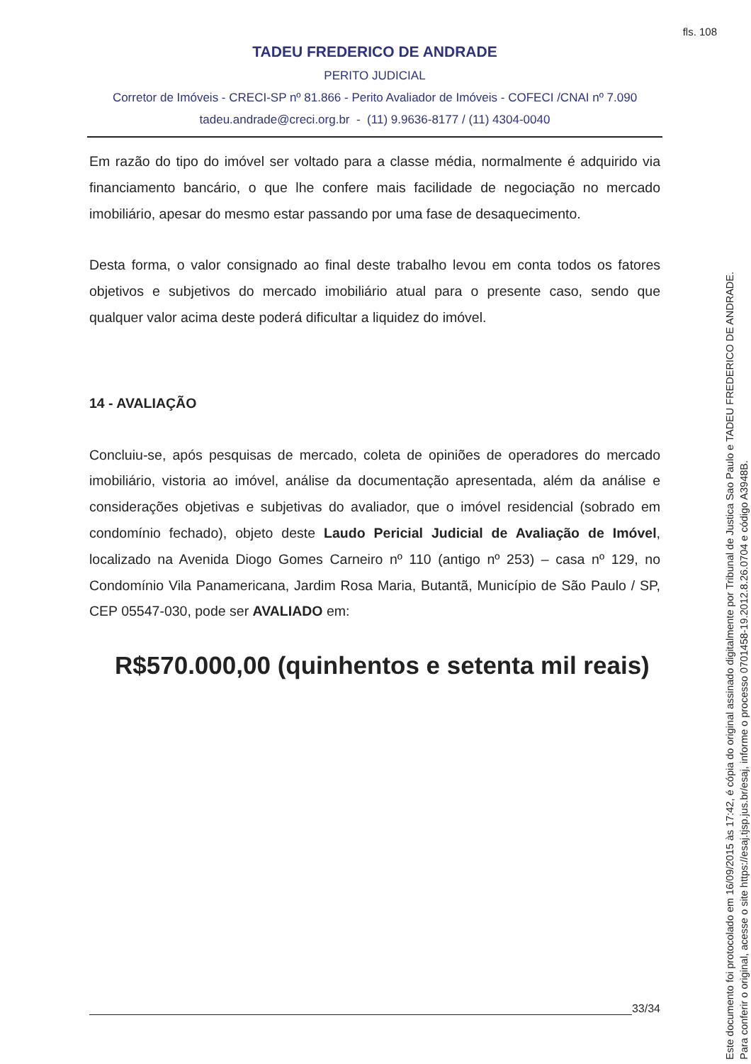fls. 108
TADEU FREDERICO DE ANDRADE
PERITO JUDICIAL
Corretor de Imóveis - CRECI-SP nº 81.866 - Perito Avaliador de Imóveis - COFECI /CNAI nº 7.090
tadeu.andrade@creci.org.br - (11) 9.9636-8177 / (11) 4304-0040
Em razão do tipo do imóvel ser voltado para a classe média, normalmente é adquirido via financiamento bancário, o que lhe confere mais facilidade de negociação no mercado imobiliário, apesar do mesmo estar passando por uma fase de desaquecimento.
Desta forma, o valor consignado ao final deste trabalho levou em conta todos os fatores objetivos e subjetivos do mercado imobiliário atual para o presente caso, sendo que qualquer valor acima deste poderá dificultar a liquidez do imóvel.
14 - AVALIAÇÃO
Concluiu-se, após pesquisas de mercado, coleta de opiniões de operadores do mercado imobiliário, vistoria ao imóvel, análise da documentação apresentada, além da análise e considerações objetivas e subjetivas do avaliador, que o imóvel residencial (sobrado em condomínio fechado), objeto deste Laudo Pericial Judicial de Avaliação de Imóvel, localizado na Avenida Diogo Gomes Carneiro nº 110 (antigo nº 253) – casa nº 129, no Condomínio Vila Panamericana, Jardim Rosa Maria, Butantã, Município de São Paulo / SP, CEP 05547-030, pode ser AVALIADO em:
R$570.000,00 (quinhentos e setenta mil reais)
33/34
Este documento foi protocolado em 16/09/2015 às 17:42, é cópia do original assinado digitalmente por Tribunal de Justica Sao Paulo e TADEU FREDERICO DE ANDRADE.
Para conferir o original, acesse o site https://esaj.tjsp.jus.br/esaj, informe o processo 0701458-19.2012.8.26.0704 e código A3948B.